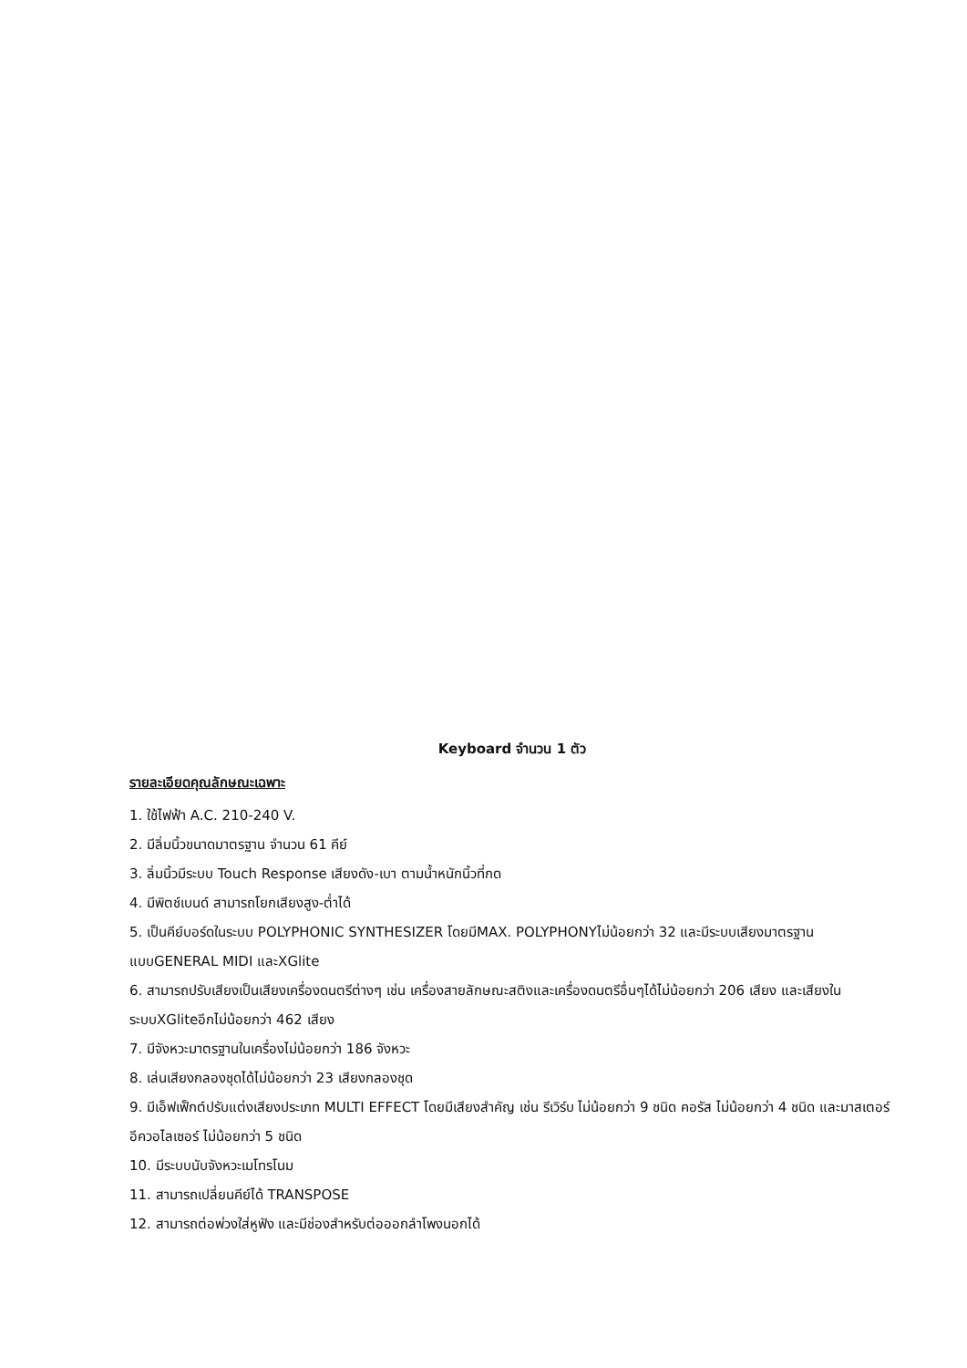Keyboard จำนวน 1 ตัว
รายละเอียดคุณลักษณะเฉพาะ
1. ใช้ไฟฟ้า A.C. 210-240 V.
2. มีลิ่มนิ้วขนาดมาตรฐาน จำนวน 61 คีย์
3. ลิ่มนิ้วมีระบบ Touch Response เสียงดัง-เบา ตามน้ำหนักนิ้วที่กด
4. มีพิตช์เบนด์ สามารถโยกเสียงสูง-ต่ำได้
5. เป็นคีย์บอร์ดในระบบ POLYPHONIC SYNTHESIZER โดยมีMAX. POLYPHONYไม่น้อยกว่า 32 และมีระบบเสียงมาตรฐานแบบGENERAL MIDI และXGlite
6. สามารถปรับเสียงเป็นเสียงเครื่องดนตรีต่างๆ เช่น เครื่องสายลักษณะสติงและเครื่องดนตรีอื่นๆได้ไม่น้อยกว่า 206 เสียง และเสียงในระบบXGliteอีกไม่น้อยกว่า 462 เสียง
7. มีจังหวะมาตรฐานในเครื่องไม่น้อยกว่า 186 จังหวะ
8. เล่นเสียงกลองชุดได้ไม่น้อยกว่า 23 เสียงกลองชุด
9. มีเอ็ฟเฟ็กต์ปรับแต่งเสียงประเภท MULTI EFFECT โดยมีเสียงสำคัญ เช่น รีเวิร์บ ไม่น้อยกว่า 9 ชนิด คอรัส ไม่น้อยกว่า 4 ชนิด และมาสเตอร์ อีควอไลเซอร์ ไม่น้อยกว่า 5 ชนิด
10. มีระบบนับจังหวะเมโทรโนม
11. สามารถเปลี่ยนคีย์ได้ TRANSPOSE
12. สามารถต่อพ่วงใส่หูฟัง และมีช่องสำหรับต่อออกลำโพงนอกได้